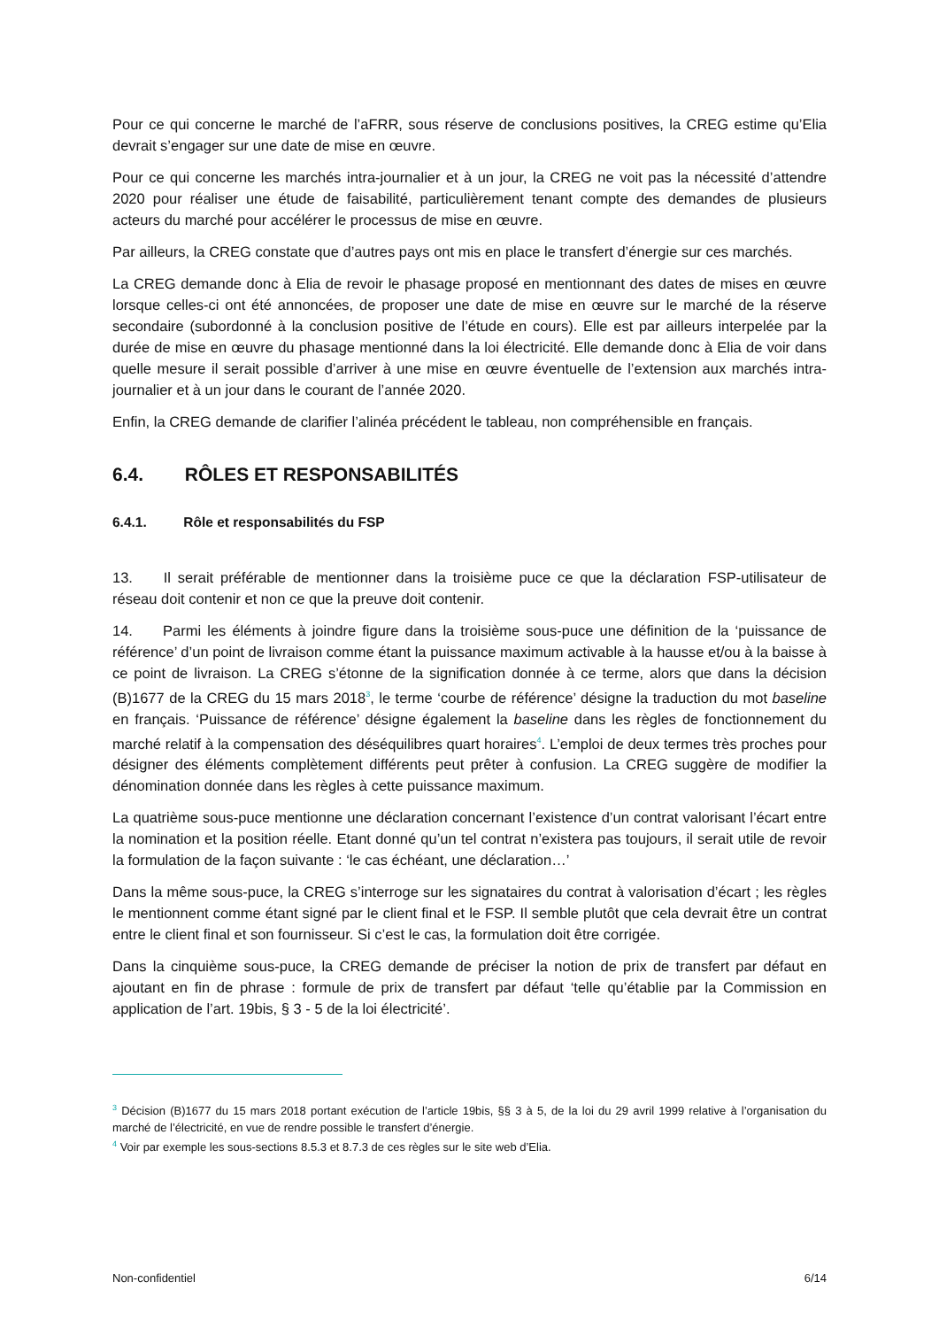Pour ce qui concerne le marché de l’aFRR, sous réserve de conclusions positives, la CREG estime qu’Elia devrait s’engager sur une date de mise en œuvre.
Pour ce qui concerne les marchés intra-journalier et à un jour, la CREG ne voit pas la nécessité d’attendre 2020 pour réaliser une étude de faisabilité, particulièrement tenant compte des demandes de plusieurs acteurs du marché pour accélérer le processus de mise en œuvre.
Par ailleurs, la CREG constate que d’autres pays ont mis en place le transfert d’énergie sur ces marchés.
La CREG demande donc à Elia de revoir le phasage proposé en mentionnant des dates de mises en œuvre lorsque celles-ci ont été annoncées, de proposer une date de mise en œuvre sur le marché de la réserve secondaire (subordonné à la conclusion positive de l’étude en cours). Elle est par ailleurs interpelée par la durée de mise en œuvre du phasage mentionné dans la loi électricité. Elle demande donc à Elia de voir dans quelle mesure il serait possible d’arriver à une mise en œuvre éventuelle de l’extension aux marchés intra-journalier et à un jour dans le courant de l’année 2020.
Enfin, la CREG demande de clarifier l’alinéa précédent le tableau, non compréhensible en français.
6.4. RÔLES ET RESPONSABILITÉS
6.4.1. Rôle et responsabilités du FSP
13. Il serait préférable de mentionner dans la troisième puce ce que la déclaration FSP-utilisateur de réseau doit contenir et non ce que la preuve doit contenir.
14. Parmi les éléments à joindre figure dans la troisième sous-puce une définition de la ‘puissance de référence’ d’un point de livraison comme étant la puissance maximum activable à la hausse et/ou à la baisse à ce point de livraison. La CREG s’étonne de la signification donnée à ce terme, alors que dans la décision (B)1677 de la CREG du 15 mars 2018<sup>3</sup>, le terme ‘courbe de référence’ désigne la traduction du mot baseline en français. ‘Puissance de référence’ désigne également la baseline dans les règles de fonctionnement du marché relatif à la compensation des déséquilibres quart horaires<sup>4</sup>. L’emploi de deux termes très proches pour désigner des éléments complètement différents peut prêter à confusion. La CREG suggère de modifier la dénomination donnée dans les règles à cette puissance maximum.
La quatrième sous-puce mentionne une déclaration concernant l’existence d’un contrat valorisant l’écart entre la nomination et la position réelle. Etant donné qu’un tel contrat n’existera pas toujours, il serait utile de revoir la formulation de la façon suivante : ‘le cas échéant, une déclaration…’
Dans la même sous-puce, la CREG s’interroge sur les signataires du contrat à valorisation d’écart ; les règles le mentionnent comme étant signé par le client final et le FSP. Il semble plutôt que cela devrait être un contrat entre le client final et son fournisseur. Si c’est le cas, la formulation doit être corrigée.
Dans la cinquième sous-puce, la CREG demande de préciser la notion de prix de transfert par défaut en ajoutant en fin de phrase : formule de prix de transfert par défaut ‘telle qu’établie par la Commission en application de l’art. 19bis, § 3 - 5 de la loi électricité’.
<sup>3</sup> Décision (B)1677 du 15 mars 2018 portant exécution de l’article 19bis, §§ 3 à 5, de la loi du 29 avril 1999 relative à l’organisation du marché de l’électricité, en vue de rendre possible le transfert d’énergie.
<sup>4</sup> Voir par exemple les sous-sections 8.5.3 et 8.7.3 de ces règles sur le site web d’Elia.
Non-confidentiel 6/14